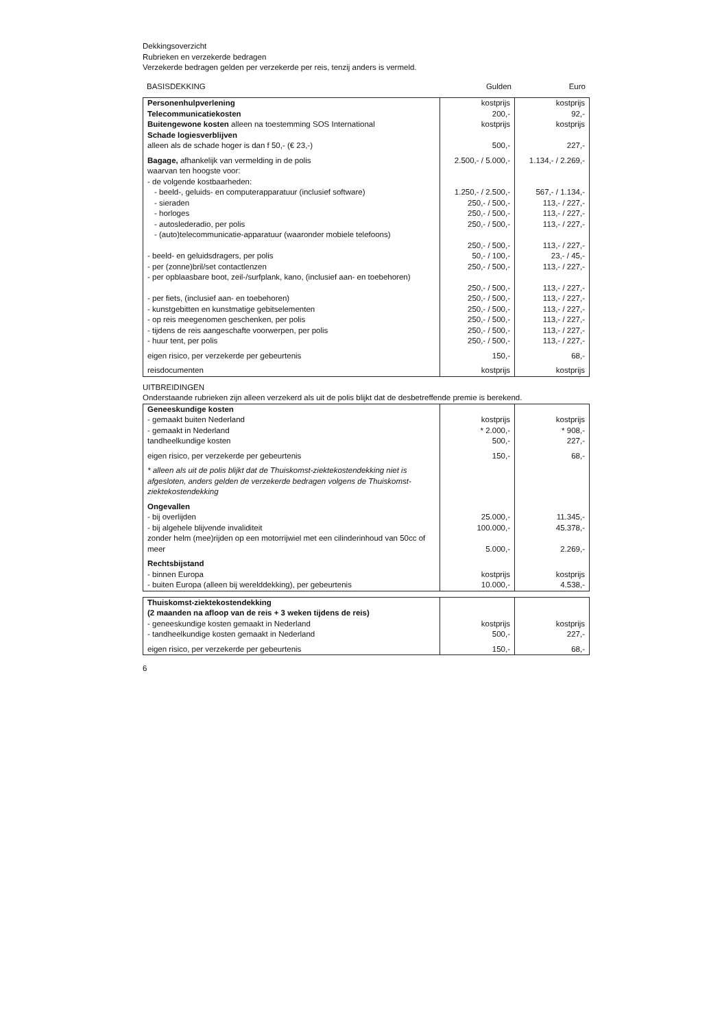Dekkingsoverzicht
Rubrieken en verzekerde bedragen
Verzekerde bedragen gelden per verzekerde per reis, tenzij anders is vermeld.
| BASISDEKKING | Gulden | Euro |
| --- | --- | --- |
| Personenhulpverlening | kostprijs | kostprijs |
| Telecommunicatiekosten | 200,- | 92,- |
| Buitengewone kosten alleen na toestemming SOS International | kostprijs | kostprijs |
| Schade logiesverblijven | | |
| alleen als de schade hoger is dan f 50,- (€ 23,-) | 500,- | 227,- |
| Bagage, afhankelijk van vermelding in de polis | 2.500,- / 5.000,- | 1.134,- / 2.269,- |
| waarvan ten hoogste voor: | | |
| - de volgende kostbaarheden: | | |
| - beeld-, geluids- en computerapparatuur (inclusief software) | 1.250,- / 2.500,- | 567,- / 1.134,- |
| - sieraden | 250,- / 500,- | 113,- / 227,- |
| - horloges | 250,- / 500,- | 113,- / 227,- |
| - autoslederadio, per polis | 250,- / 500,- | 113,- / 227,- |
| - (auto)telecommunicatie-apparatuur (waaronder mobiele telefoons) | 250,- / 500,- | 113,- / 227,- |
| - beeld- en geluidsdragers, per polis | 50,- / 100,- | 23,- / 45,- |
| - per (zonne)bril/set contactlenzen | 250,- / 500,- | 113,- / 227,- |
| - per opblaasbare boot, zeil-/surfplank, kano, (inclusief aan- en toebehoren) | 250,- / 500,- | 113,- / 227,- |
| - per fiets, (inclusief aan- en toebehoren) | 250,- / 500,- | 113,- / 227,- |
| - kunstgebitten en kunstmatige gebitselementen | 250,- / 500,- | 113,- / 227,- |
| - op reis meegenomen geschenken, per polis | 250,- / 500,- | 113,- / 227,- |
| - tijdens de reis aangeschafte voorwerpen, per polis | 250,- / 500,- | 113,- / 227,- |
| - huur tent, per polis | 250,- / 500,- | 113,- / 227,- |
| eigen risico, per verzekerde per gebeurtenis | 150,- | 68,- |
| reisdocumenten | kostprijs | kostprijs |
UITBREIDINGEN
Onderstaande rubrieken zijn alleen verzekerd als uit de polis blijkt dat de desbetreffende premie is berekend.
| Geneeskundige kosten | | |
| - gemaakt buiten Nederland | kostprijs | kostprijs |
| - gemaakt in Nederland | * 2.000,- | * 908,- |
| tandheelkundige kosten | 500,- | 227,- |
| eigen risico, per verzekerde per gebeurtenis | 150,- | 68,- |
| * alleen als uit de polis blijkt dat de Thuiskomst-ziektekostendekking niet is afgesloten, anders gelden de verzekerde bedragen volgens de Thuiskomst-ziektekostendekking | | |
| Ongevallen | | |
| - bij overlijden | 25.000,- | 11.345,- |
| - bij algehele blijvende invaliditeit | 100.000,- | 45.378,- |
| zonder helm (mee)rijden op een motorrijwiel met een cilinderinhoud van 50cc of meer | 5.000,- | 2.269,- |
| Rechtsbijstand | | |
| - binnen Europa | kostprijs | kostprijs |
| - buiten Europa (alleen bij werelddekking), per gebeurtenis | 10.000,- | 4.538,- |
| Thuiskomst-ziektekostendekking | | |
| (2 maanden na afloop van de reis + 3 weken tijdens de reis) | | |
| - geneeskundige kosten gemaakt in Nederland | kostprijs | kostprijs |
| - tandheelkundige kosten gemaakt in Nederland | 500,- | 227,- |
| eigen risico, per verzekerde per gebeurtenis | 150,- | 68,- |
6